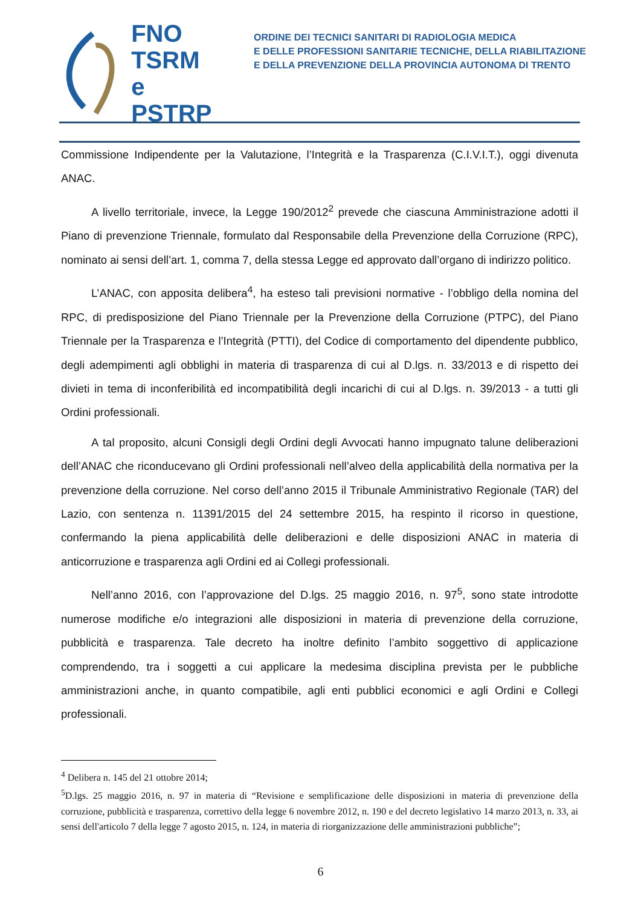FNO
TSRM e
PSTRP
ORDINE DEI TECNICI SANITARI DI RADIOLOGIA MEDICA
E DELLE PROFESSIONI SANITARIE TECNICHE, DELLA RIABILITAZIONE
E DELLA PREVENZIONE DELLA PROVINCIA AUTONOMA DI TRENTO
Commissione Indipendente per la Valutazione, l’Integrità e la Trasparenza (C.I.V.I.T.), oggi divenuta ANAC.
A livello territoriale, invece, la Legge 190/2012<sup>2</sup> prevede che ciascuna Amministrazione adotti il Piano di prevenzione Triennale, formulato dal Responsabile della Prevenzione della Corruzione (RPC), nominato ai sensi dell’art. 1, comma 7, della stessa Legge ed approvato dall’organo di indirizzo politico.
L’ANAC, con apposita delibera<sup>4</sup>, ha esteso tali previsioni normative - l’obbligo della nomina del RPC, di predisposizione del Piano Triennale per la Prevenzione della Corruzione (PTPC), del Piano Triennale per la Trasparenza e l’Integrità (PTTI), del Codice di comportamento del dipendente pubblico, degli adempimenti agli obblighi in materia di trasparenza di cui al D.lgs. n. 33/2013 e di rispetto dei divieti in tema di inconferibilità ed incompatibilità degli incarichi di cui al D.lgs. n. 39/2013 - a tutti gli Ordini professionali.
A tal proposito, alcuni Consigli degli Ordini degli Avvocati hanno impugnato talune deliberazioni dell’ANAC che riconducevano gli Ordini professionali nell’alveo della applicabilità della normativa per la prevenzione della corruzione. Nel corso dell’anno 2015 il Tribunale Amministrativo Regionale (TAR) del Lazio, con sentenza n. 11391/2015 del 24 settembre 2015, ha respinto il ricorso in questione, confermando la piena applicabilità delle deliberazioni e delle disposizioni ANAC in materia di anticorruzione e trasparenza agli Ordini ed ai Collegi professionali.
Nell’anno 2016, con l’approvazione del D.lgs. 25 maggio 2016, n. 97<sup>5</sup>, sono state introdotte numerose modifiche e/o integrazioni alle disposizioni in materia di prevenzione della corruzione, pubblicità e trasparenza. Tale decreto ha inoltre definito l’ambito soggettivo di applicazione comprendendo, tra i soggetti a cui applicare la medesima disciplina prevista per le pubbliche amministrazioni anche, in quanto compatibile, agli enti pubblici economici e agli Ordini e Collegi professionali.
<sup>4</sup> Delibera n. 145 del 21 ottobre 2014;
<sup>5</sup> D.lgs. 25 maggio 2016, n. 97 in materia di “Revisione e semplificazione delle disposizioni in materia di prevenzione della corruzione, pubblicità e trasparenza, correttivo della legge 6 novembre 2012, n. 190 e del decreto legislativo 14 marzo 2013, n. 33, ai sensi dell'articolo 7 della legge 7 agosto 2015, n. 124, in materia di riorganizzazione delle amministrazioni pubbliche”;
6